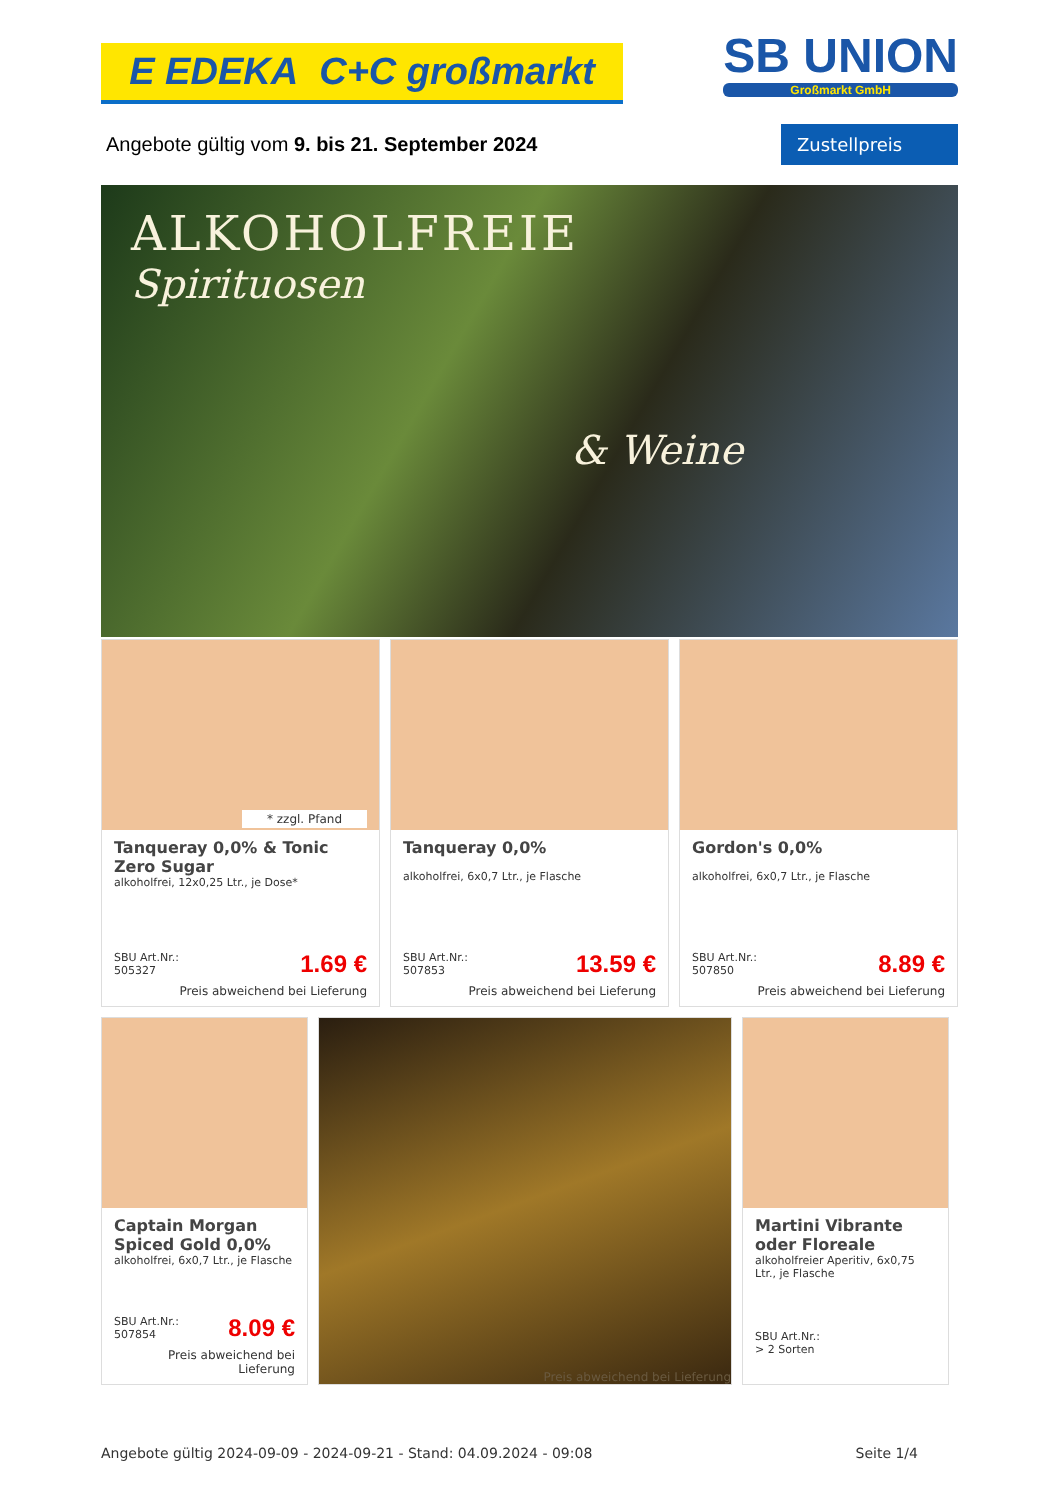E EDEKA C+C großmarkt
SB UNION
Großmarkt GmbH
Angebote gültig vom 9. bis 21. September 2024
Zustellpreis
ALKOHOLFREIE
Spirituosen
& Weine
* zzgl. Pfand
Tanqueray 0,0% & Tonic Zero Sugar
alkoholfrei, 12x0,25 Ltr., je Dose*
SBU Art.Nr.:
505327 1.69 €
Preis abweichend bei Lieferung
Tanqueray 0,0%
alkoholfrei, 6x0,7 Ltr., je Flasche
SBU Art.Nr.:
507853 13.59 €
Preis abweichend bei Lieferung
Gordon's 0,0%
alkoholfrei, 6x0,7 Ltr., je Flasche
SBU Art.Nr.:
507850 8.89 €
Preis abweichend bei Lieferung
Captain Morgan Spiced Gold 0,0%
alkoholfrei, 6x0,7 Ltr., je Flasche
SBU Art.Nr.:
507854 8.09 €
Preis abweichend bei Lieferung
Preis abweichend bei Lieferung
Martini Vibrante oder Floreale
alkoholfreier Aperitiv, 6x0,75 Ltr., je Flasche
SBU Art.Nr.:
> 2 Sorten
Angebote gültig 2024-09-09 - 2024-09-21 - Stand: 04.09.2024 - 09:08 Seite 1/4